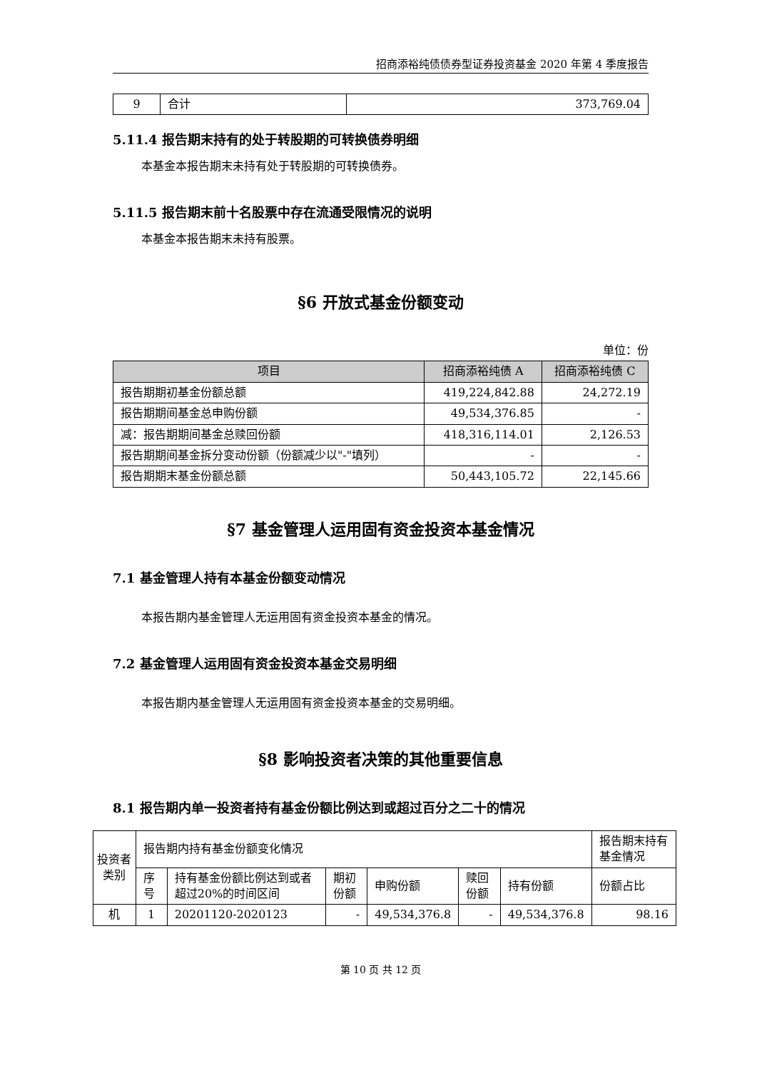招商添裕纯债债券型证券投资基金 2020 年第 4 季度报告
| 9 | 合计 | 373,769.04 |
5.11.4 报告期末持有的处于转股期的可转换债券明细
本基金本报告期末未持有处于转股期的可转换债券。
5.11.5 报告期末前十名股票中存在流通受限情况的说明
本基金本报告期末未持有股票。
§6 开放式基金份额变动
单位：份
| 项目 | 招商添裕纯债 A | 招商添裕纯债 C |
| --- | --- | --- |
| 报告期期初基金份额总额 | 419,224,842.88 | 24,272.19 |
| 报告期期间基金总申购份额 | 49,534,376.85 | - |
| 减：报告期期间基金总赎回份额 | 418,316,114.01 | 2,126.53 |
| 报告期期间基金拆分变动份额（份额减少以"-"填列） | - | - |
| 报告期期末基金份额总额 | 50,443,105.72 | 22,145.66 |
§7 基金管理人运用固有资金投资本基金情况
7.1 基金管理人持有本基金份额变动情况
本报告期内基金管理人无运用固有资金投资本基金的情况。
7.2 基金管理人运用固有资金投资本基金交易明细
本报告期内基金管理人无运用固有资金投资本基金的交易明细。
§8 影响投资者决策的其他重要信息
8.1 报告期内单一投资者持有基金份额比例达到或超过百分之二十的情况
| 投资者类别 | 报告期内持有基金份额变化情况 | | | | | | 报告期末持有基金情况 |
| | 序号 | 持有基金份额比例达到或者超过20%的时间区间 | 期初份额 | 申购份额 | 赎回份额 | 持有份额 | 份额占比 |
| 机 | 1 | 20201120-2020123 | - | 49,534,376.8 | - | 49,534,376.8 | 98.16 |
第 10 页 共 12 页